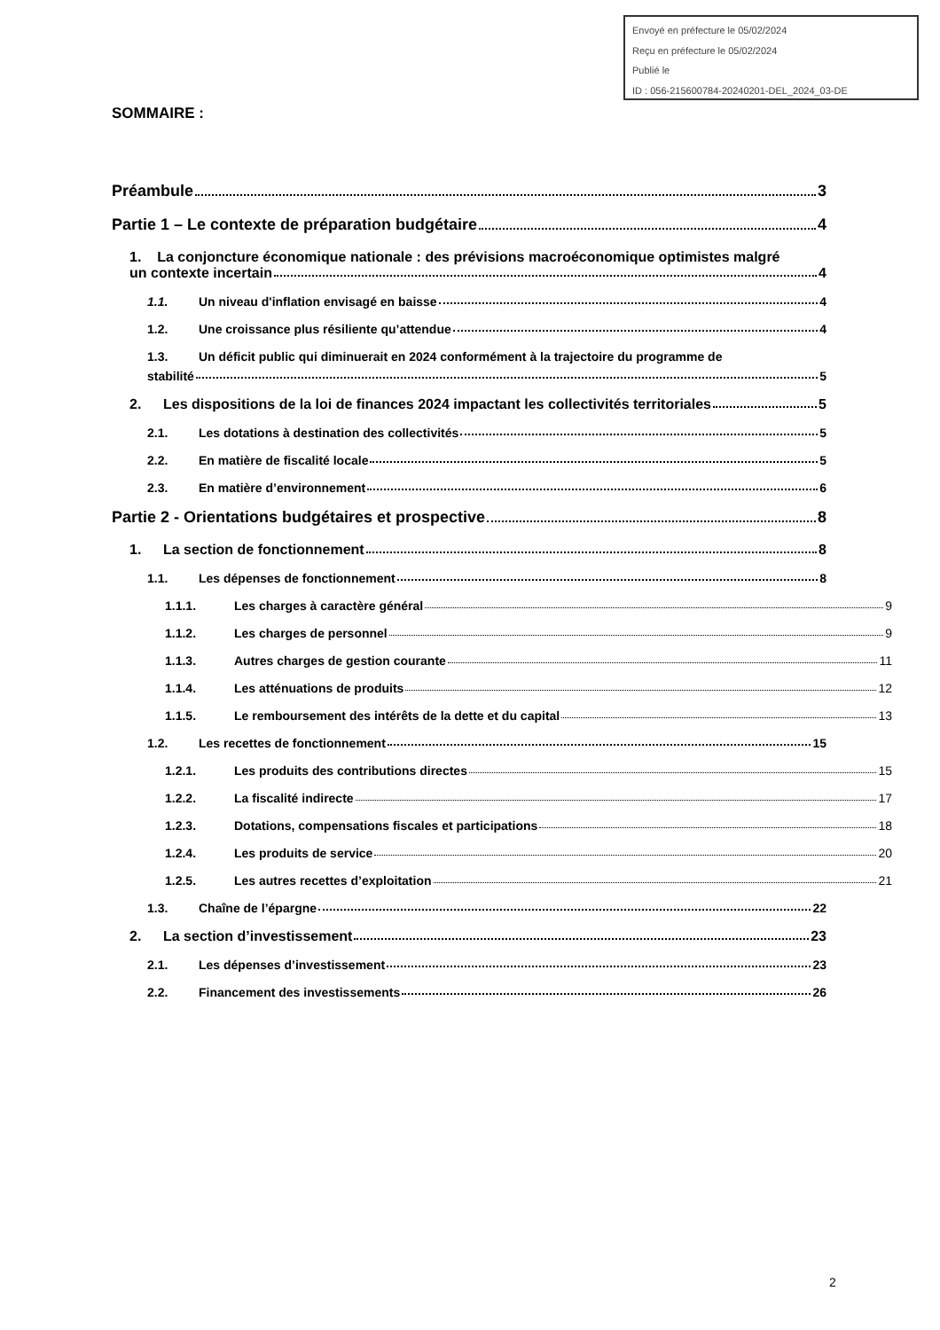Envoyé en préfecture le 05/02/2024
Reçu en préfecture le 05/02/2024
Publié le
ID : 056-215600784-20240201-DEL_2024_03-DE
SOMMAIRE :
Préambule 3
Partie 1 – Le contexte de préparation budgétaire 4
1. La conjoncture économique nationale : des prévisions macroéconomique optimistes malgré
un contexte incertain 4
1.1. Un niveau d'inflation envisagé en baisse 4
1.2. Une croissance plus résiliente qu’attendue 4
1.3. Un déficit public qui diminuerait en 2024 conformément à la trajectoire du programme de
stabilité 5
2. Les dispositions de la loi de finances 2024 impactant les collectivités territoriales 5
2.1. Les dotations à destination des collectivités 5
2.2. En matière de fiscalité locale 5
2.3. En matière d’environnement 6
Partie 2 - Orientations budgétaires et prospective 8
1. La section de fonctionnement 8
1.1. Les dépenses de fonctionnement 8
1.1.1. Les charges à caractère général 9
1.1.2. Les charges de personnel 9
1.1.3. Autres charges de gestion courante 11
1.1.4. Les atténuations de produits 12
1.1.5. Le remboursement des intérêts de la dette et du capital 13
1.2. Les recettes de fonctionnement 15
1.2.1. Les produits des contributions directes 15
1.2.2. La fiscalité indirecte 17
1.2.3. Dotations, compensations fiscales et participations 18
1.2.4. Les produits de service 20
1.2.5. Les autres recettes d’exploitation 21
1.3. Chaîne de l’épargne 22
2. La section d’investissement 23
2.1. Les dépenses d’investissement 23
2.2. Financement des investissements 26
2